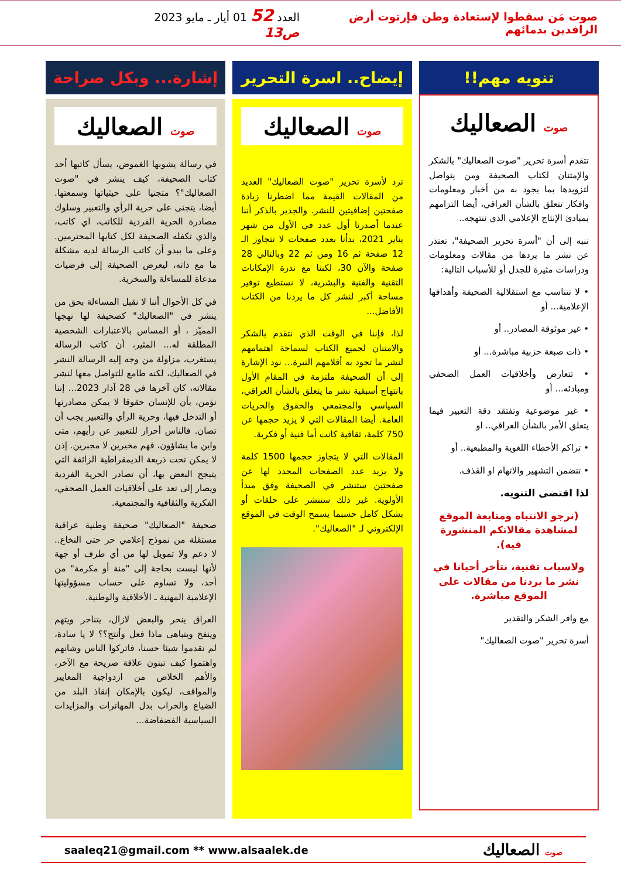صوت مَن سقطوا لإستعادة وطن فإرتوت أرض الرافدين بدمائهم
العدد 52 01 أيار ـ مايو 2023 ص13
تنويه مهم!!
صوت الصعاليك
تتقدم أسرة تحرير "صوت الصعاليك" بالشكر والإمتنان لكتاب الصحيفة ومن يتواصل لتزويدها بما يجود به من أخبار ومعلومات وافكار تتعلق بالشأن العراقي، أيضا التزامهم بمبادئ الإنتاج الإعلامي الذي ننتهجه..
ننبه إلى أن "أسرة تحرير الصحيفة"، تعتذر عن نشر ما يردها من مقالات ومعلومات ودراسات مثيرة للجدل أو للأسباب التالية:
• لا تتناسب مع استقلالية الصحيفة وأهدافها الإعلامية... أو
• غير موثوقة المصادر.. أو
• ذات صبغة حزبية مباشرة... أو
• تتعارض وأخلاقيات العمل الصحفي ومبادئه... أو
• غير موضوعية وتفتقد دقة التعبير فيما يتعلق الأمر بالشأن العراقي.. او
• تراكم الأخطاء اللغوية والمطبعية.. أو
• تتضمن التشهير والاتهام او القذف.
لذا اقتضى التنويه.
(نرجو الانتباه ومتابعة الموقع لمشاهدة مقالاتكم المنشورة فيه).
ولاسباب تقنية، نتأخر أحيانا في نشر ما يردنا من مقالات على الموقع مباشرة.
مع وافر الشكر والتقدير
أسرة تحرير "صوت الصعاليك"
إيضاح.. اسرة التحرير
صوت الصعاليك
ترد لأسرة تحرير "صوت الصعاليك" العديد من المقالات القيمة مما اضطرنا زيادة صفحتين إضافيتين للنشر. والجدير بالذكر أننا عندما أصدرنا أول عدد في الأول من شهر يناير 2021، بدأنا بعدد صفحات لا تتجاوز الـ 12 صفحة ثم 16 ومن ثم 22 وبالتالي 28 صفحة والآن 30، لكننا مع ندرة الإمكانات التقنية والفنية والبشرية، لا نستطيع توفير مساحة أكبر لنشر كل ما يردنا من الكتاب الأفاضل...
لذا، فإننا في الوقت الذي نتقدم بالشكر والامتنان لجميع الكتاب لسماحة اهتمامهم لنشر ما تجود به أقلامهم النيرة... نود الإشارة إلى أن الصحيفة ملتزمة في المقام الأول بانتهاج أسبقية نشر ما يتعلق بالشأن العراقي، السياسي والمجتمعي والحقوق والحريات العامة. أيضا المقالات التي لا يزيد حجمها عن 750 كلمة، ثقافية كانت أما فنية أو فكرية.
المقالات التي لا يتجاوز حجمها 1500 كلمة ولا يزيد عدد الصفحات المحدد لها عن صفحتين ستنشر في الصحيفة وفق مبدأ الأولوية. غير ذلك ستنشر على حلقات أو بشكل كامل حسبما يسمح الوقت في الموقع الإلكتروني لـ "الصعاليك".
إشارة... وبكل صراحة
صوت الصعاليك
في رسالة يشوبها الغموض، يسأل كاتبها أحد كتاب الصحيفة، كيف ينشر في "صوت الصعاليك"؟ متجنيا على حيثياتها وسمعتها. أيضا، يتجنى على حرية الرأي والتعبير وسلوك مصادرة الحرية الفردية للكاتب، اي كاتب، والذي تكفله الصحيفة لكل كتابها المحترمين. وعلى ما يبدو أن كاتب الرسالة لديه مشكلة ما مع ذاته، ليعرض الصحيفة إلى فرضيات مدعاة للمساءلة والسخرية.
في كل الأحوال أننا لا نقبل المساءلة بحق من ينشر في "الصعاليك" كصحيفة لها نهجها المميّز ، أو المساس بالاعتبارات الشخصية المطلقة له... المثير، أن كاتب الرسالة يستغرب، مزاولة من وجه إليه الرسالة النشر في الصعاليك، لكنه طامع للتواصل معها لنشر مقالاته، كان آخرها في 28 آذار 2023... إننا نؤمن، بأن للإنسان حقوقا لا يمكن مصادرتها أو التدخل فيها، وحرية الرأي والتعبير يجب أن تصان. فالناس أحرار للتعبير عن رأيهم، متى واين ما يشاؤون، فهم مخيرين لا مجبرين. إذن لا يمكن تحت ذريعة الديمقراطية الزائفة التي يتبجح البعض بها، أن تصادر الحرية الفردية ويصار إلى تعد على أخلاقيات العمل الصحفي، الفكرية والثقافية والمجتمعية.
صحيفة "الصعاليك" صحيفة وطنية عراقية مستقلة من نموذج إعلامي حر حتى النخاع.. لا دعم ولا تمويل لها من أي طرف أو جهة لأنها ليست بحاجة إلى "منة أو مكرمة" من أحد، ولا تساوم على حساب مسؤوليتها الإعلامية المهنية ـ الأخلاقية والوطنية.
العراق ينحر والبعض لازال، يتناحر ويتهم وينفخ ويتباهى ماذا فعل وأنتج؟؟ لا يا سادة، لم تقدموا شيئا حسنا، فاتركوا الناس وشانهم واهتموا كيف تبنون علاقة صريحة مع الآخر، والأهم الخلاص من ازدواجية المعايير والمواقف، ليكون بالإمكان إنقاذ البلد من الضياع والخراب بدل المهاترات والمزايدات السياسية الفضفاضة...
saaleq21@gmail.com ** www.alsaalek.de صوت الصعاليك